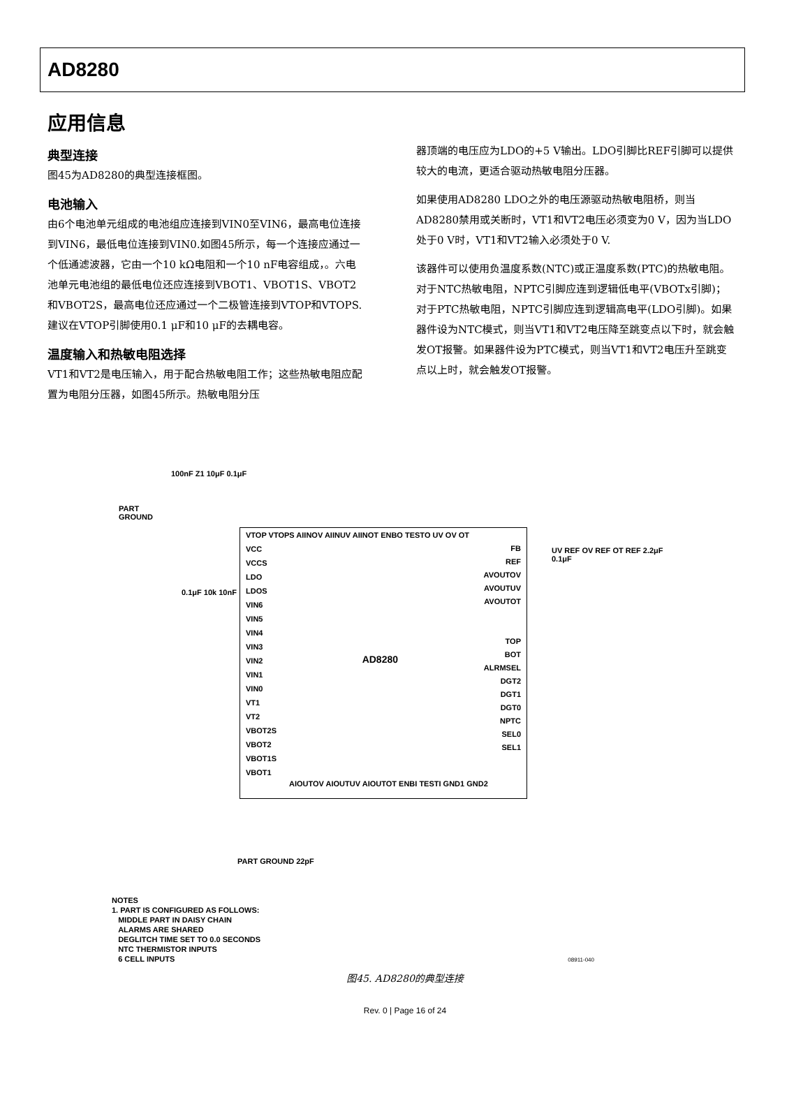AD8280
应用信息
典型连接
图45为AD8280的典型连接框图。
电池输入
由6个电池单元组成的电池组应连接到VIN0至VIN6，最高电位连接到VIN6，最低电位连接到VIN0.如图45所示，每一个连接应通过一个低通滤波器，它由一个10 kΩ电阻和一个10 nF电容组成，。六电池单元电池组的最低电位还应连接到VBOT1、VBOT1S、VBOT2和VBOT2S，最高电位还应通过一个二极管连接到VTOP和VTOPS.建议在VTOP引脚使用0.1 μF和10 μF的去耦电容。
温度输入和热敏电阻选择
VT1和VT2是电压输入，用于配合热敏电阻工作；这些热敏电阻应配置为电阻分压器，如图45所示。热敏电阻分压
器顶端的电压应为LDO的+5 V输出。LDO引脚比REF引脚可以提供较大的电流，更适合驱动热敏电阻分压器。
如果使用AD8280 LDO之外的电压源驱动热敏电阻桥，则当AD8280禁用或关断时，VT1和VT2电压必须变为0 V，因为当LDO处于0 V时，VT1和VT2输入必须处于0 V.
该器件可以使用负温度系数(NTC)或正温度系数(PTC)的热敏电阻。对于NTC热敏电阻，NPTC引脚应连到逻辑低电平(VBOTx引脚)；对于PTC热敏电阻，NPTC引脚应连到逻辑高电平(LDO引脚)。如果器件设为NTC模式，则当VT1和VT2电压降至跳变点以下时，就会触发OT报警。如果器件设为PTC模式，则当VT1和VT2电压升至跳变点以上时，就会触发OT报警。
VTOP VTOPS AIINOV AIINUV AIINOT ENBO TESTO UV OV OT
VCC
VCCS
LDO
LDOS
VIN6
VIN5
VIN4
VIN3
VIN2
VIN1
VIN0
VT1
VT2
VBOT2S
VBOT2
VBOT1S
VBOT1
AD8280
FB
REF
AVOUTOV
AVOUTUV
AVOUTOT
TOP
BOT
ALRMSEL
DGT2
DGT1
DGT0
NPTC
SEL0
SEL1
AIOUTOV AIOUTUV AIOUTOT ENBI TESTI GND1 GND2
PART
GROUND
100nF Z1 10μF 0.1μF
0.1μF 10k 10nF
UV REF OV REF OT REF 2.2μF 0.1μF
PART GROUND 22pF
NOTES
1. PART IS CONFIGURED AS FOLLOWS:
MIDDLE PART IN DAISY CHAIN
ALARMS ARE SHARED
DEGLITCH TIME SET TO 0.0 SECONDS
NTC THERMISTOR INPUTS
6 CELL INPUTS 08911-040
图45. AD8280的典型连接
Rev. 0 | Page 16 of 24